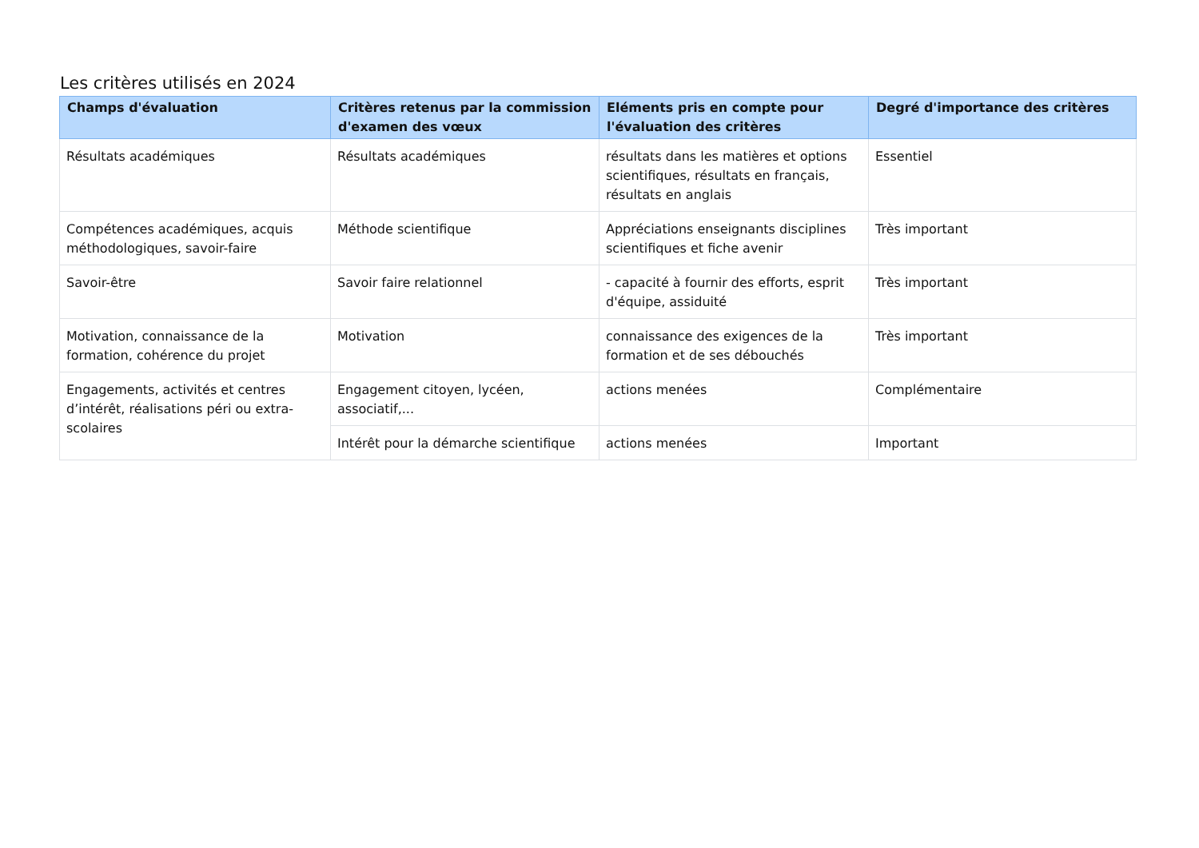Les critères utilisés en 2024
| Champs d'évaluation | Critères retenus par la commission d'examen des vœux | Eléments pris en compte pour l'évaluation des critères | Degré d'importance des critères |
| --- | --- | --- | --- |
| Résultats académiques | Résultats académiques | résultats dans les matières et options scientifiques, résultats en français, résultats en anglais | Essentiel |
| Compétences académiques, acquis méthodologiques, savoir-faire | Méthode scientifique | Appréciations enseignants disciplines scientifiques et fiche avenir | Très important |
| Savoir-être | Savoir faire relationnel | - capacité à fournir des efforts, esprit d'équipe, assiduité | Très important |
| Motivation, connaissance de la formation, cohérence du projet | Motivation | connaissance des exigences de la formation et de ses débouchés | Très important |
| Engagements, activités et centres d’intérêt, réalisations péri ou extra-scolaires | Engagement citoyen, lycéen, associatif,... | actions menées | Complémentaire |
| | Intérêt pour la démarche scientifique | actions menées | Important |